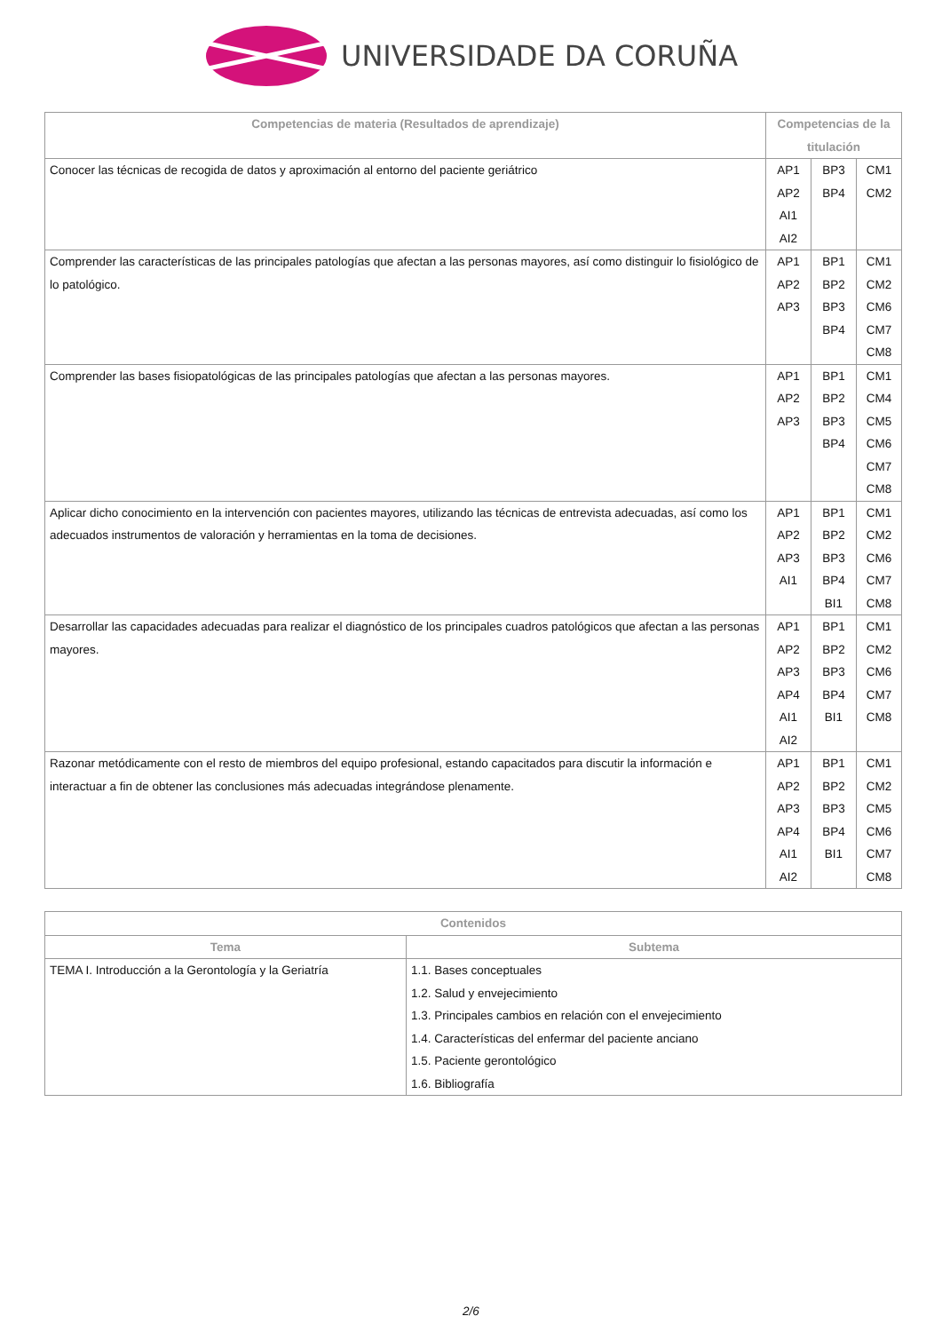UNIVERSIDADE DA CORUÑA
| Competencias de materia (Resultados de aprendizaje) | Competencias de la titulación | | |
| --- | --- | --- | --- |
| Conocer las técnicas de recogida de datos y aproximación al entorno del paciente geriátrico | AP1 AP2 AI1 AI2 | BP3 BP4 | CM1 CM2 |
| Comprender las características de las principales patologías que afectan a las personas mayores, así como distinguir lo fisiológico de lo patológico. | AP1 AP2 AP3 | BP1 BP2 BP3 BP4 | CM1 CM2 CM6 CM7 CM8 |
| Comprender las bases fisiopatológicas de las principales patologías que afectan a las personas mayores. | AP1 AP2 AP3 | BP1 BP2 BP3 BP4 | CM1 CM4 CM5 CM6 CM7 CM8 |
| Aplicar dicho conocimiento en la intervención con pacientes mayores, utilizando las técnicas de entrevista adecuadas, así como los adecuados instrumentos de valoración y herramientas en la toma de decisiones. | AP1 AP2 AP3 AI1 | BP1 BP2 BP3 BP4 BI1 | CM1 CM2 CM6 CM7 CM8 |
| Desarrollar las capacidades adecuadas para realizar el diagnóstico de los principales cuadros patológicos que afectan a las personas mayores. | AP1 AP2 AP3 AP4 AI1 AI2 | BP1 BP2 BP3 BP4 BI1 | CM1 CM2 CM6 CM7 CM8 |
| Razonar metódicamente con el resto de miembros del equipo profesional, estando capacitados para discutir la información e interactuar a fin de obtener las conclusiones más adecuadas integrándose plenamente. | AP1 AP2 AP3 AP4 AI1 AI2 | BP1 BP2 BP3 BP4 BI1 | CM1 CM2 CM5 CM6 CM7 CM8 |
| Contenidos | |
| --- | --- |
| Tema | Subtema |
| TEMA I. Introducción a la Gerontología y la Geriatría | 1.1. Bases conceptuales 1.2. Salud y envejecimiento 1.3. Principales cambios en relación con el envejecimiento 1.4. Características del enfermar del paciente anciano 1.5. Paciente gerontológico 1.6. Bibliografía |
2/6